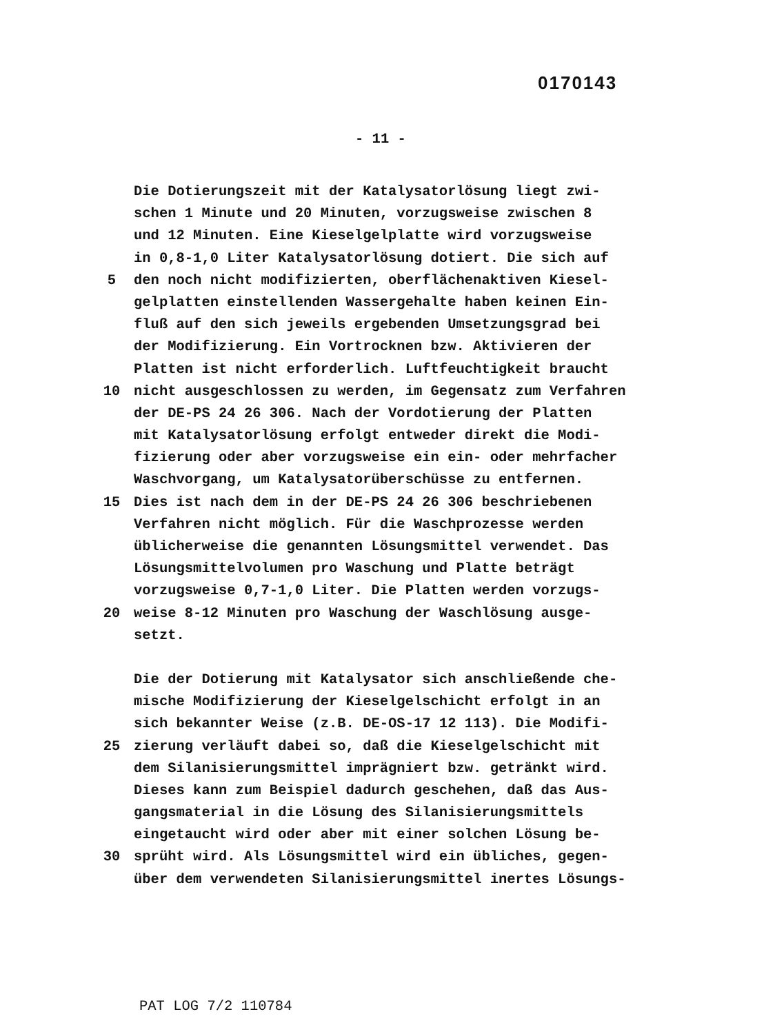0170143
- 11 -
Die Dotierungszeit mit der Katalysatorlösung liegt zwi-
schen 1 Minute und 20 Minuten, vorzugsweise zwischen 8
und 12 Minuten. Eine Kieselgelplatte wird vorzugsweise
in 0,8-1,0 Liter Katalysatorlösung dotiert. Die sich auf
5 den noch nicht modifizierten, oberflächenaktiven Kiesel-
gelplatten einstellenden Wassergehalte haben keinen Ein-
fluß auf den sich jeweils ergebenden Umsetzungsgrad bei
der Modifizierung. Ein Vortrocknen bzw. Aktivieren der
Platten ist nicht erforderlich. Luftfeuchtigkeit braucht
10 nicht ausgeschlossen zu werden, im Gegensatz zum Verfahren
der DE-PS 24 26 306. Nach der Vordotierung der Platten
mit Katalysatorlösung erfolgt entweder direkt die Modi-
fizierung oder aber vorzugsweise ein ein- oder mehrfacher
Waschvorgang, um Katalysatorüberschüsse zu entfernen.
15 Dies ist nach dem in der DE-PS 24 26 306 beschriebenen
Verfahren nicht möglich. Für die Waschprozesse werden
üblicherweise die genannten Lösungsmittel verwendet. Das
Lösungsmittelvolumen pro Waschung und Platte beträgt
vorzugsweise 0,7-1,0 Liter. Die Platten werden vorzugs-
20 weise 8-12 Minuten pro Waschung der Waschlösung ausge-
setzt.
Die der Dotierung mit Katalysator sich anschließende che-
mische Modifizierung der Kieselgelschicht erfolgt in an
sich bekannter Weise (z.B. DE-OS-17 12 113). Die Modifi-
25 zierung verläuft dabei so, daß die Kieselgelschicht mit
dem Silanisierungsmittel imprägniert bzw. getränkt wird.
Dieses kann zum Beispiel dadurch geschehen, daß das Aus-
gangsmaterial in die Lösung des Silanisierungsmittels
eingetaucht wird oder aber mit einer solchen Lösung be-
30 sprüht wird. Als Lösungsmittel wird ein übliches, gegen-
über dem verwendeten Silanisierungsmittel inertes Lösungs-
PAT LOG 7/2 110784